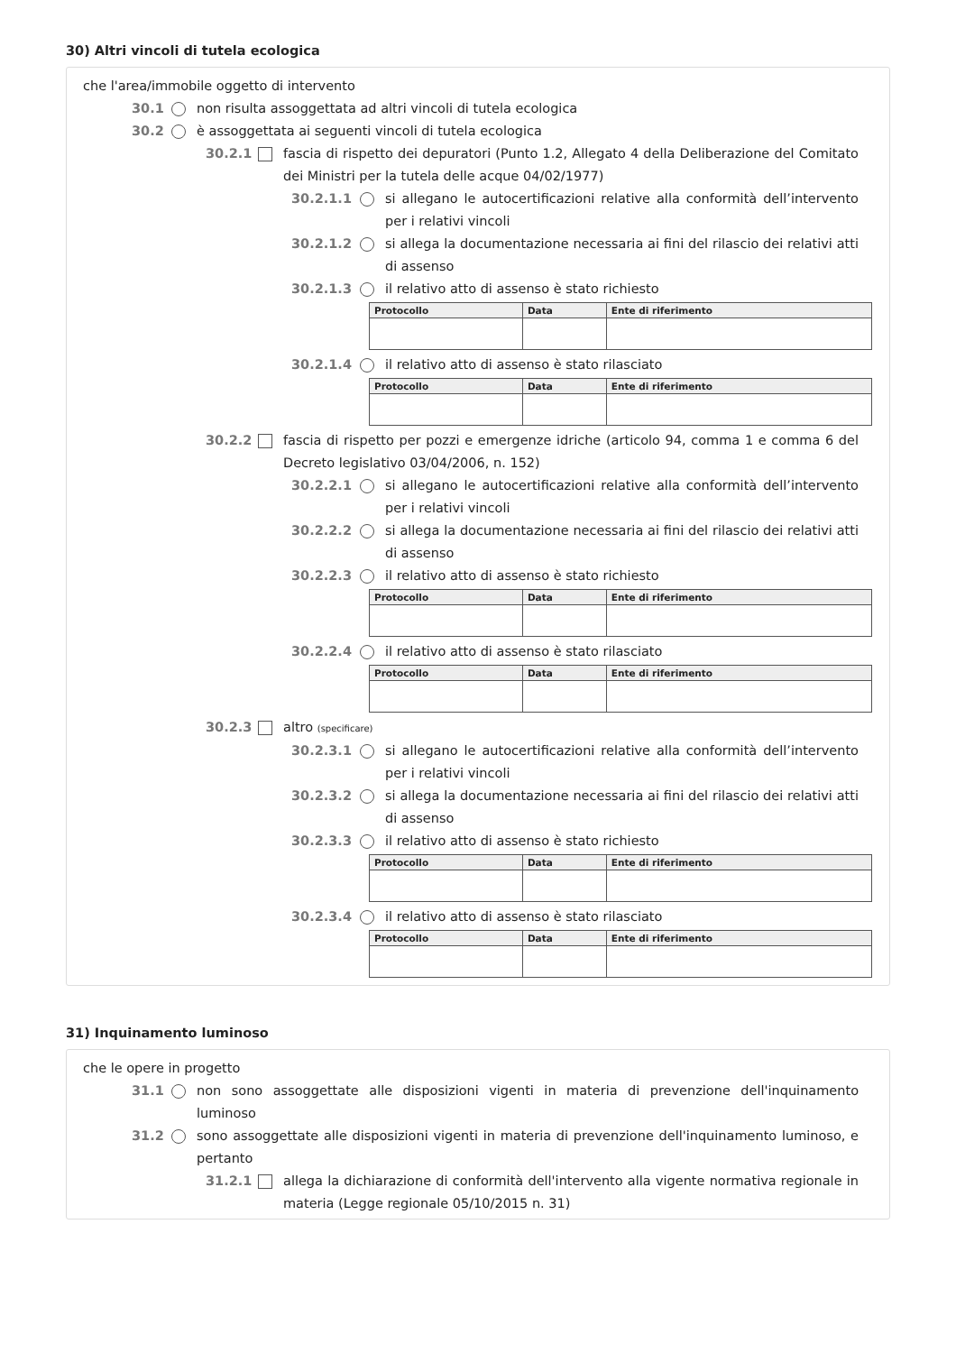30) Altri vincoli di tutela ecologica
che l'area/immobile oggetto di intervento
30.1 non risulta assoggettata ad altri vincoli di tutela ecologica
30.2 è assoggettata ai seguenti vincoli di tutela ecologica
30.2.1 fascia di rispetto dei depuratori (Punto 1.2, Allegato 4 della Deliberazione del Comitato dei Ministri per la tutela delle acque 04/02/1977)
30.2.1.1 si allegano le autocertificazioni relative alla conformità dell’intervento per i relativi vincoli
30.2.1.2 si allega la documentazione necessaria ai fini del rilascio dei relativi atti di assenso
30.2.1.3 il relativo atto di assenso è stato richiesto
| Protocollo | Data | Ente di riferimento |
| --- | --- | --- |
30.2.1.4 il relativo atto di assenso è stato rilasciato
| Protocollo | Data | Ente di riferimento |
| --- | --- | --- |
30.2.2 fascia di rispetto per pozzi e emergenze idriche (articolo 94, comma 1 e comma 6 del Decreto legislativo 03/04/2006, n. 152)
30.2.2.1 si allegano le autocertificazioni relative alla conformità dell’intervento per i relativi vincoli
30.2.2.2 si allega la documentazione necessaria ai fini del rilascio dei relativi atti di assenso
30.2.2.3 il relativo atto di assenso è stato richiesto
| Protocollo | Data | Ente di riferimento |
| --- | --- | --- |
30.2.2.4 il relativo atto di assenso è stato rilasciato
| Protocollo | Data | Ente di riferimento |
| --- | --- | --- |
30.2.3 altro (specificare)
30.2.3.1 si allegano le autocertificazioni relative alla conformità dell’intervento per i relativi vincoli
30.2.3.2 si allega la documentazione necessaria ai fini del rilascio dei relativi atti di assenso
30.2.3.3 il relativo atto di assenso è stato richiesto
| Protocollo | Data | Ente di riferimento |
| --- | --- | --- |
30.2.3.4 il relativo atto di assenso è stato rilasciato
| Protocollo | Data | Ente di riferimento |
| --- | --- | --- |
31) Inquinamento luminoso
che le opere in progetto
31.1 non sono assoggettate alle disposizioni vigenti in materia di prevenzione dell'inquinamento luminoso
31.2 sono assoggettate alle disposizioni vigenti in materia di prevenzione dell'inquinamento luminoso, e pertanto
31.2.1 allega la dichiarazione di conformità dell'intervento alla vigente normativa regionale in materia (Legge regionale 05/10/2015 n. 31)